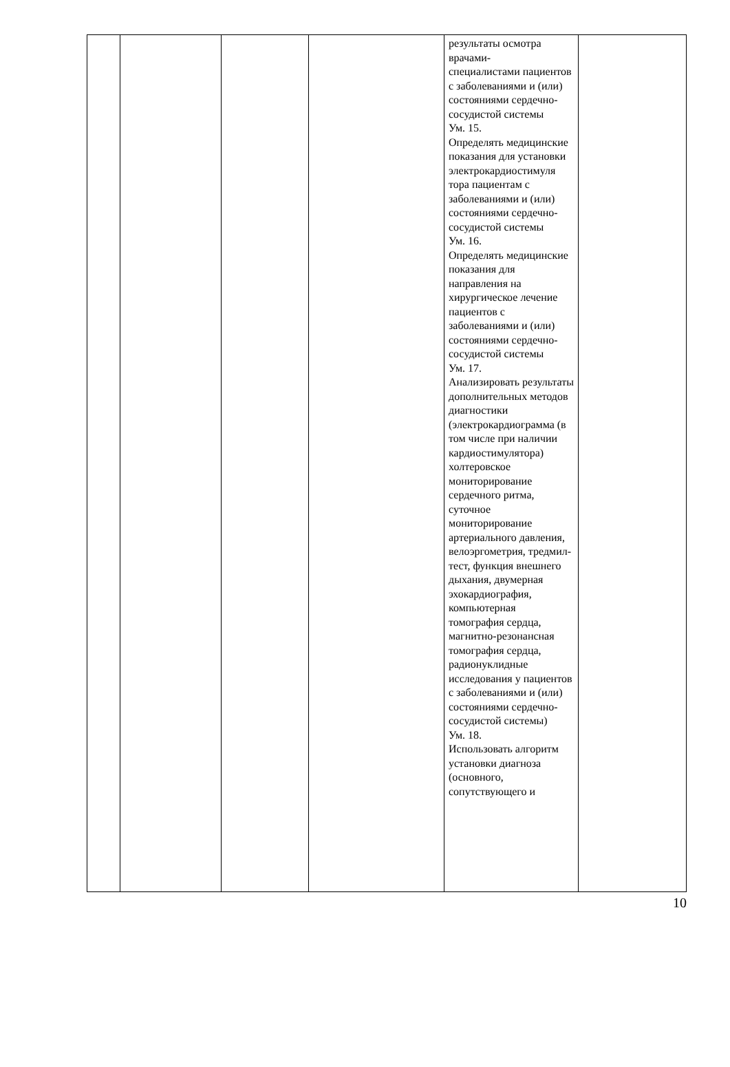| | | | | результаты осмотра врачами- специалистами пациентов с заболеваниями и (или) состояниями сердечно- сосудистой системы Ум. 15. Определять медицинские показания для установки электрокардиостимуля тора пациентам с заболеваниями и (или) состояниями сердечно- сосудистой системы Ум. 16. Определять медицинские показания для направления на хирургическое лечение пациентов с заболеваниями и (или) состояниями сердечно- сосудистой системы Ум. 17. Анализировать результаты дополнительных методов диагностики (электрокардиограмма (в том числе при наличии кардиостимулятора) холтеровское мониторирование сердечного ритма, суточное мониторирование артериального давления, велоэргометрия, тредмил-тест, функция внешнего дыхания, двумерная эхокардиография, компьютерная томография сердца, магнитно-резонансная томография сердца, радионуклидные исследования у пациентов с заболеваниями и (или) состояниями сердечно- сосудистой системы) Ум. 18. Использовать алгоритм установки диагноза (основного, сопутствующего и | |
10